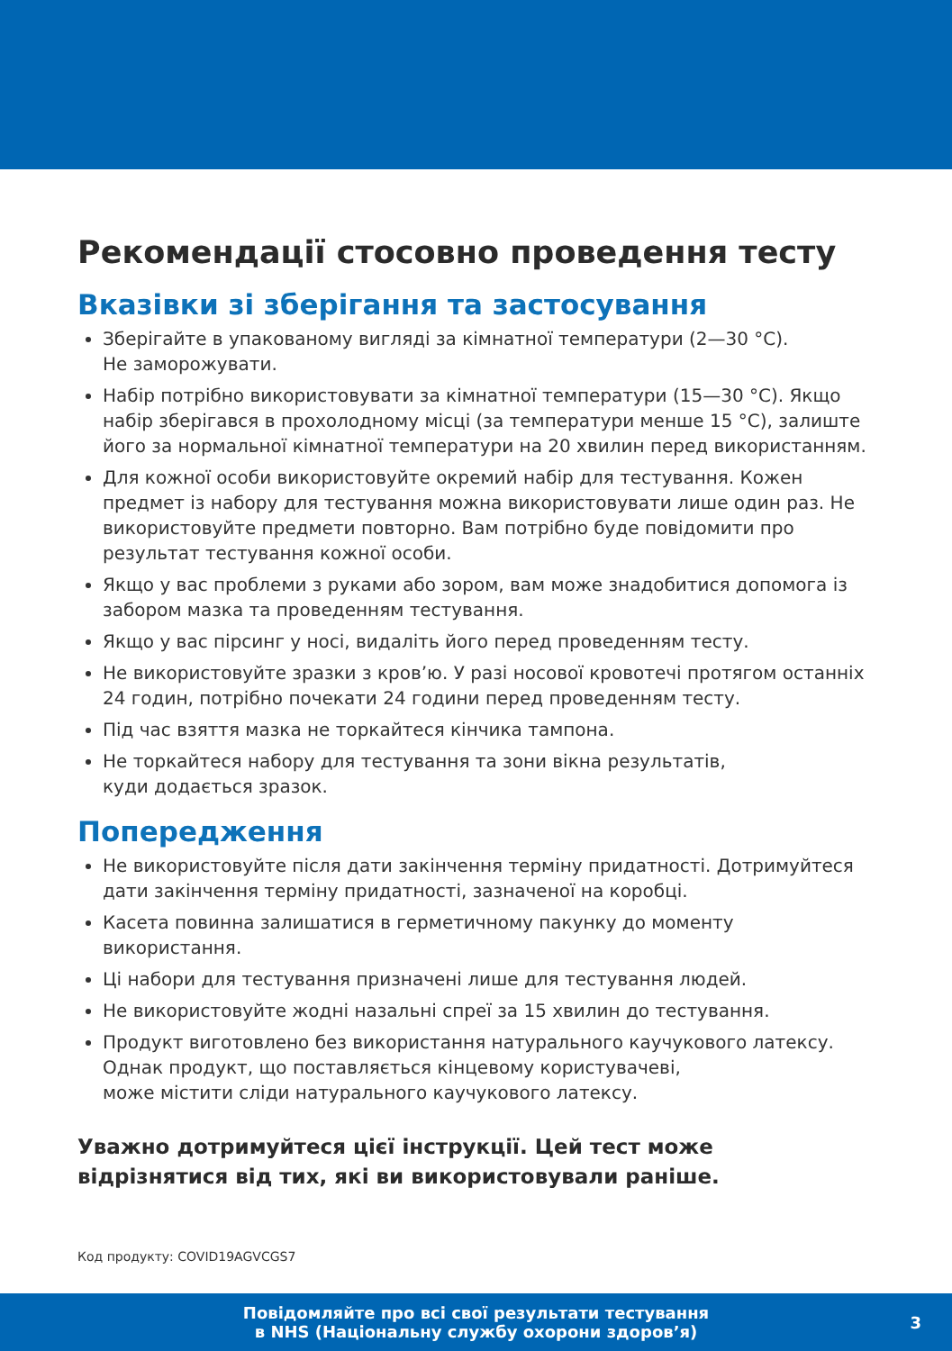Рекомендації стосовно проведення тесту
Вказівки зі зберігання та застосування
Зберігайте в упакованому вигляді за кімнатної температури (2—30 °C).
Не заморожувати.
Набір потрібно використовувати за кімнатної температури (15—30 °C). Якщо набір зберігався в прохолодному місці (за температури менше 15 °C), залиште його за нормальної кімнатної температури на 20 хвилин перед використанням.
Для кожної особи використовуйте окремий набір для тестування. Кожен предмет із набору для тестування можна використовувати лише один раз. Не використовуйте предмети повторно. Вам потрібно буде повідомити про результат тестування кожної особи.
Якщо у вас проблеми з руками або зором, вам може знадобитися допомога із забором мазка та проведенням тестування.
Якщо у вас пірсинг у носі, видаліть його перед проведенням тесту.
Не використовуйте зразки з кров’ю. У разі носової кровотечі протягом останніх 24 годин, потрібно почекати 24 години перед проведенням тесту.
Під час взяття мазка не торкайтеся кінчика тампона.
Не торкайтеся набору для тестування та зони вікна результатів,
куди додається зразок.
Попередження
Не використовуйте після дати закінчення терміну придатності. Дотримуйтеся дати закінчення терміну придатності, зазначеної на коробці.
Касета повинна залишатися в герметичному пакунку до моменту використання.
Ці набори для тестування призначені лише для тестування людей.
Не використовуйте жодні назальні спреї за 15 хвилин до тестування.
Продукт виготовлено без використання натурального каучукового латексу. Однак продукт, що поставляється кінцевому користувачеві,
може містити сліди натурального каучукового латексу.
Уважно дотримуйтеся цієї інструкції. Цей тест може відрізнятися від тих, які ви використовували раніше.
Код продукту: COVID19AGVCGS7
Повідомляйте про всі свої результати тестування
в NHS (Національну службу охорони здоров’я)
3